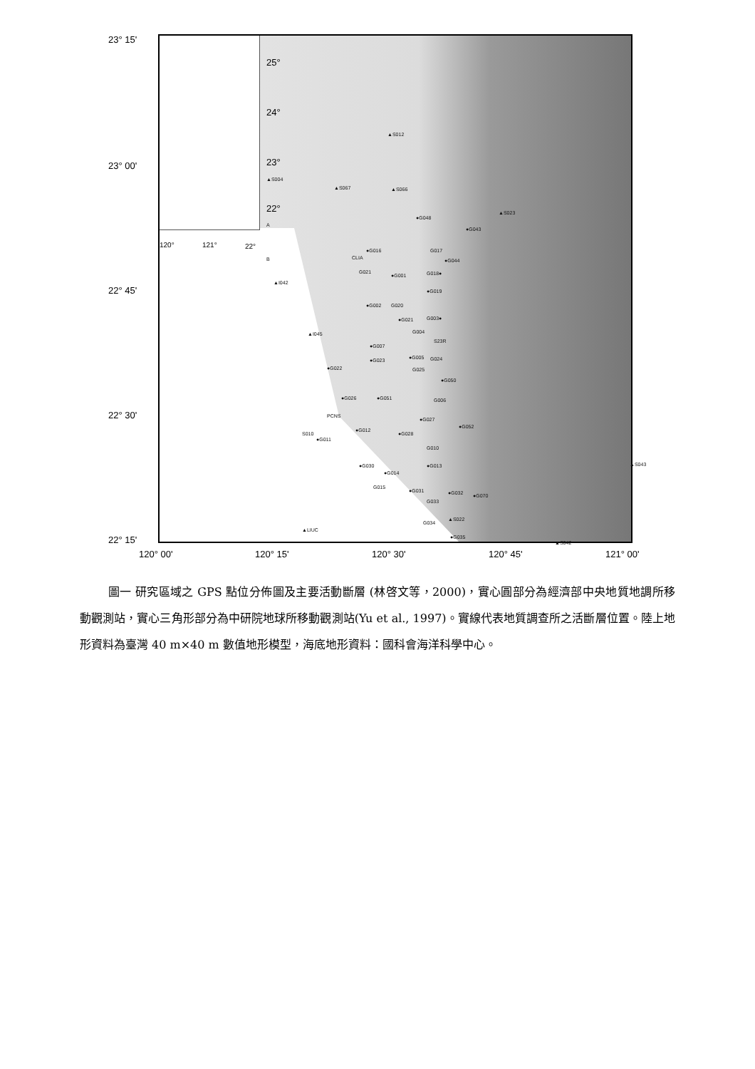23° 15'
23° 00'
22° 45'
22° 30'
22° 15'
25°
24°
23°
22°
120° 121° 22°
▲S012
▲S004
▲S067 ▲S066
●G048
▲S023
●G043
A
B
●G016
CLIA
G017
●G044
G021
●G001 G018●
▲I042
●G019
●G002 G020
●G021 G003●
▲I045 G004
S23R
●G007
●G023 ●G005 G024
G025
●G050
●G022
●G026 ●G051 G006
PCNS
●G027
●G052
●G012
●G028 S010
●G011
G010
●G030
●G014
●G013 ▲S043
G015
●G031 ●G032 ●G070
G033
▲S022
G034
▲LIUC
●G035
▲S042
120° 00' 120° 15' 120° 30' 120° 45' 121° 00'
圖一 研究區域之 GPS 點位分佈圖及主要活動斷層 (林啓文等，2000)，實心圓部分為經濟部中央地質地調所移動觀測站，實心三角形部分為中研院地球所移動觀測站(Yu et al., 1997)。實線代表地質調查所之活斷層位置。陸上地形資料為臺灣 40 m×40 m 數值地形模型，海底地形資料：國科會海洋科學中心。